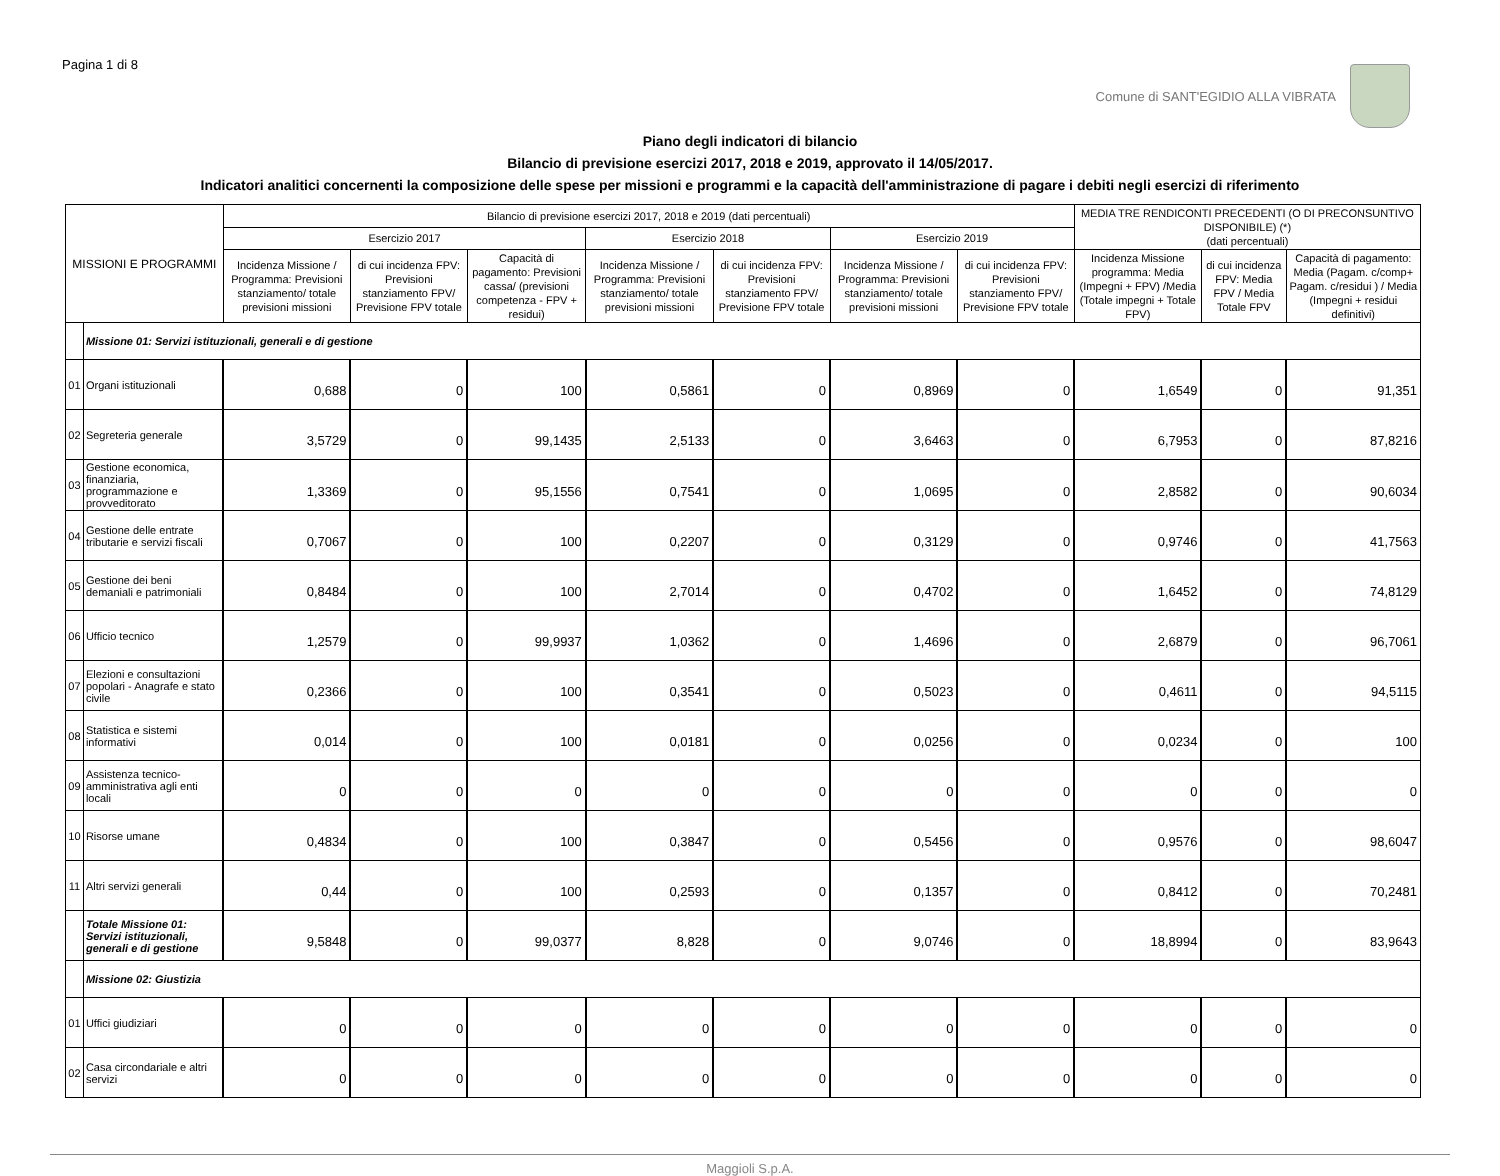Pagina 1 di 8
Comune di SANT'EGIDIO ALLA VIBRATA
Piano degli indicatori di bilancio
Bilancio di previsione esercizi 2017, 2018 e 2019, approvato il 14/05/2017.
Indicatori analitici concernenti la composizione delle spese per missioni e programmi e la capacità dell'amministrazione di pagare i debiti negli esercizi di riferimento
| MISSIONI E PROGRAMMI | | Bilancio di previsione esercizi 2017, 2018 e 2019 (dati percentuali) | | | | | | | MEDIA TRE RENDICONTI PRECEDENTI (O DI PRECONSUNTIVO DISPONIBILE) (*) (dati percentuali) | | |
| --- | --- | --- | --- | --- | --- | --- | --- | --- | --- | --- | --- |
| | | Esercizio 2017 | | | Esercizio 2018 | | Esercizio 2019 | | | | |
| | | Incidenza Missione / Programma: Previsioni stanziamento/ totale previsioni missioni | di cui incidenza FPV: Previsioni stanziamento FPV/ Previsione FPV totale | Capacità di pagamento: Previsioni cassa/ (previsioni competenza - FPV + residui) | Incidenza Missione / Programma: Previsioni stanziamento/ totale previsioni missioni | di cui incidenza FPV: Previsioni stanziamento FPV/ Previsione FPV totale | Incidenza Missione / Programma: Previsioni stanziamento/ totale previsioni missioni | di cui incidenza FPV: Previsioni stanziamento FPV/ Previsione FPV totale | Incidenza Missione programma: Media (Impegni + FPV) /Media (Totale impegni + Totale FPV) | di cui incidenza FPV: Media FPV / Media Totale FPV | Capacità di pagamento: Media (Pagam. c/comp+ Pagam. c/residui ) / Media (Impegni + residui definitivi) |
| | Missione 01: Servizi istituzionali, generali e di gestione | | | | | | | | | | |
| 01 | Organi istituzionali | 0,688 | 0 | 100 | 0,5861 | 0 | 0,8969 | 0 | 1,6549 | 0 | 91,351 |
| 02 | Segreteria generale | 3,5729 | 0 | 99,1435 | 2,5133 | 0 | 3,6463 | 0 | 6,7953 | 0 | 87,8216 |
| 03 | Gestione economica, finanziaria, programmazione e provveditorato | 1,3369 | 0 | 95,1556 | 0,7541 | 0 | 1,0695 | 0 | 2,8582 | 0 | 90,6034 |
| 04 | Gestione delle entrate tributarie e servizi fiscali | 0,7067 | 0 | 100 | 0,2207 | 0 | 0,3129 | 0 | 0,9746 | 0 | 41,7563 |
| 05 | Gestione dei beni demaniali e patrimoniali | 0,8484 | 0 | 100 | 2,7014 | 0 | 0,4702 | 0 | 1,6452 | 0 | 74,8129 |
| 06 | Ufficio tecnico | 1,2579 | 0 | 99,9937 | 1,0362 | 0 | 1,4696 | 0 | 2,6879 | 0 | 96,7061 |
| 07 | Elezioni e consultazioni popolari - Anagrafe e stato civile | 0,2366 | 0 | 100 | 0,3541 | 0 | 0,5023 | 0 | 0,4611 | 0 | 94,5115 |
| 08 | Statistica e sistemi informativi | 0,014 | 0 | 100 | 0,0181 | 0 | 0,0256 | 0 | 0,0234 | 0 | 100 |
| 09 | Assistenza tecnico-amministrativa agli enti locali | 0 | 0 | 0 | 0 | 0 | 0 | 0 | 0 | 0 | 0 |
| 10 | Risorse umane | 0,4834 | 0 | 100 | 0,3847 | 0 | 0,5456 | 0 | 0,9576 | 0 | 98,6047 |
| 11 | Altri servizi generali | 0,44 | 0 | 100 | 0,2593 | 0 | 0,1357 | 0 | 0,8412 | 0 | 70,2481 |
| | Totale Missione 01: Servizi istituzionali, generali e di gestione | 9,5848 | 0 | 99,0377 | 8,828 | 0 | 9,0746 | 0 | 18,8994 | 0 | 83,9643 |
| | Missione 02: Giustizia | | | | | | | | | | |
| 01 | Uffici giudiziari | 0 | 0 | 0 | 0 | 0 | 0 | 0 | 0 | 0 | 0 |
| 02 | Casa circondariale e altri servizi | 0 | 0 | 0 | 0 | 0 | 0 | 0 | 0 | 0 | 0 |
Maggioli S.p.A.